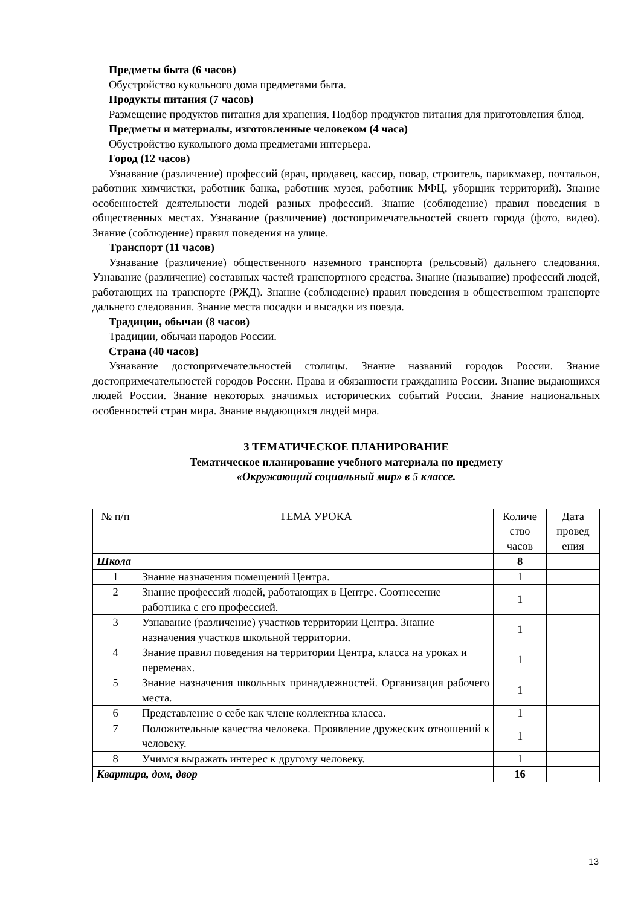Предметы быта (6 часов)
Обустройство кукольного дома предметами быта.
Продукты питания (7 часов)
Размещение продуктов питания для хранения. Подбор продуктов питания для приготовления блюд.
Предметы и материалы, изготовленные человеком (4 часа)
Обустройство кукольного дома предметами интерьера.
Город (12 часов)
Узнавание (различение) профессий (врач, продавец, кассир, повар, строитель, парикмахер, почтальон, работник химчистки, работник банка, работник музея, работник МФЦ, уборщик территорий). Знание особенностей деятельности людей разных профессий. Знание (соблюдение) правил поведения в общественных местах. Узнавание (различение) достопримечательностей своего города (фото, видео). Знание (соблюдение) правил поведения на улице.
Транспорт (11 часов)
Узнавание (различение) общественного наземного транспорта (рельсовый) дальнего следования. Узнавание (различение) составных частей транспортного средства. Знание (называние) профессий людей, работающих на транспорте (РЖД). Знание (соблюдение) правил поведения в общественном транспорте дальнего следования. Знание места посадки и высадки из поезда.
Традиции, обычаи (8 часов)
Традиции, обычаи народов России.
Страна (40 часов)
Узнавание достопримечательностей столицы. Знание названий городов России. Знание достопримечательностей городов России. Права и обязанности гражданина России. Знание выдающихся людей России. Знание некоторых значимых исторических событий России. Знание национальных особенностей стран мира. Знание выдающихся людей мира.
3 ТЕМАТИЧЕСКОЕ ПЛАНИРОВАНИЕ
Тематическое планирование учебного материала по предмету
«Окружающий социальный мир» в 5 классе.
| № п/п | ТЕМА УРОКА | Количе ство часов | Дата провед ения |
| --- | --- | --- | --- |
| Школа | | 8 | |
| 1 | Знание назначения помещений Центра. | 1 | |
| 2 | Знание профессий людей, работающих в Центре. Соотнесение работника с его профессией. | 1 | |
| 3 | Узнавание (различение) участков территории Центра. Знание назначения участков школьной территории. | 1 | |
| 4 | Знание правил поведения на территории Центра, класса на уроках и переменах. | 1 | |
| 5 | Знание назначения школьных принадлежностей. Организация рабочего места. | 1 | |
| 6 | Представление о себе как члене коллектива класса. | 1 | |
| 7 | Положительные качества человека. Проявление дружеских отношений к человеку. | 1 | |
| 8 | Учимся выражать интерес к другому человеку. | 1 | |
| Квартира, дом, двор | | 16 | |
13